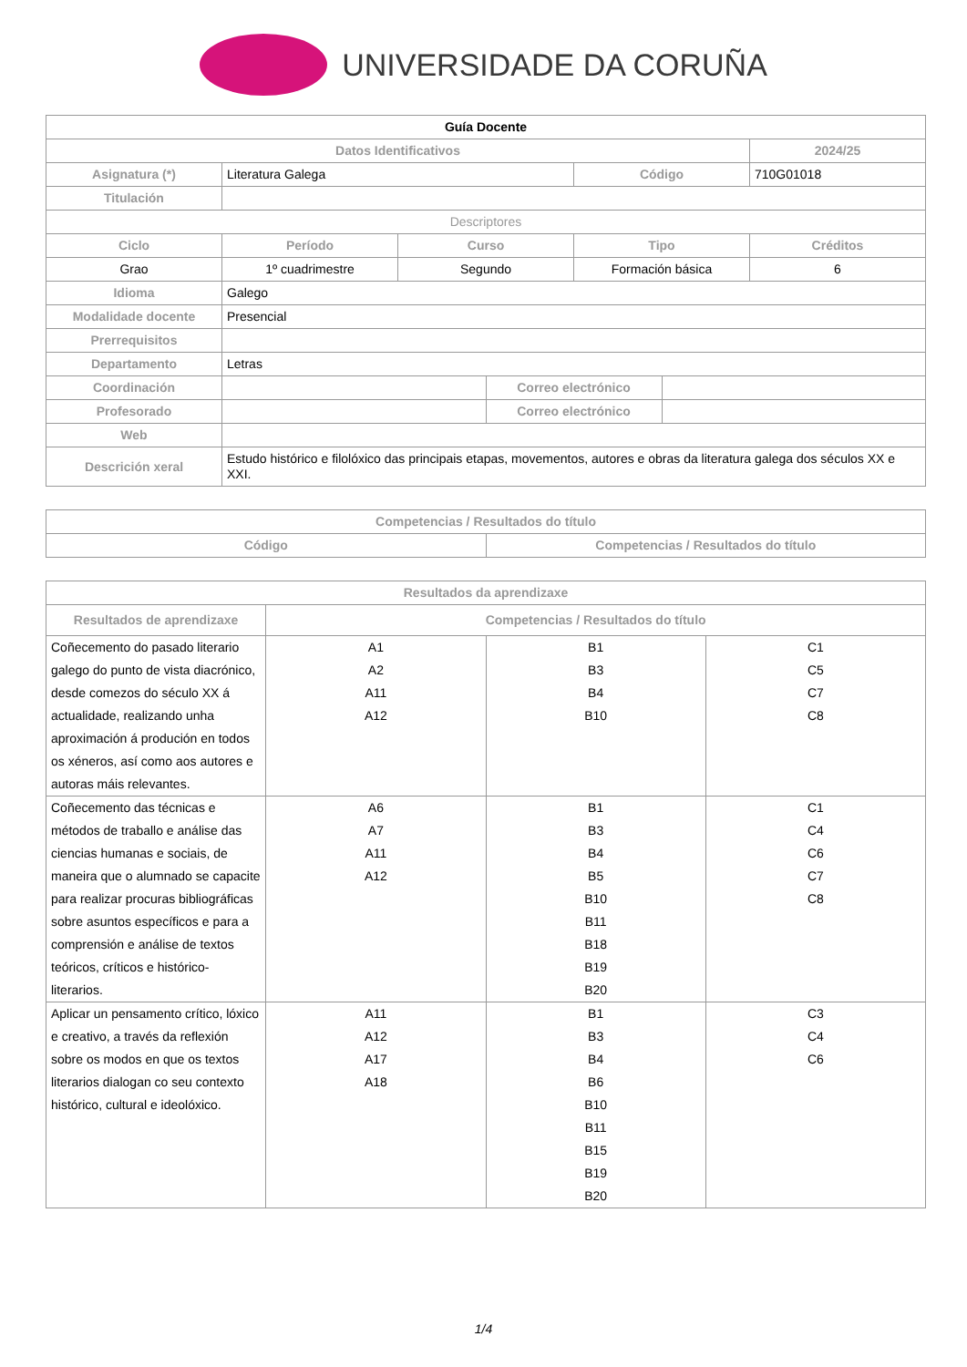UNIVERSIDADE DA CORUÑA
| Guía Docente | | | | | | |
| Datos Identificativos | | | | | | 2024/25 |
| Asignatura (*) | Literatura Galega | | | Código | | 710G01018 |
| Titulación | | | | | | |
| Descriptores | | | | | | |
| Ciclo | Período | Curso | | Tipo | | Créditos |
| Grao | 1º cuadrimestre | Segundo | | Formación básica | | 6 |
| Idioma | Galego | | | | | |
| Modalidade docente | Presencial | | | | | |
| Prerrequisitos | | | | | | |
| Departamento | Letras | | | | | |
| Coordinación | | | Correo electrónico | | | |
| Profesorado | | | Correo electrónico | | | |
| Web | | | | | | |
| Descrición xeral | Estudo histórico e filolóxico das principais etapas, movementos, autores e obras da literatura galega dos séculos XX e XXI. | | | | | |
| Competencias / Resultados do título | |
| --- | --- |
| Código | Competencias / Resultados do título |
| Resultados da aprendizaxe | | | |
| --- | --- | --- | --- |
| Resultados de aprendizaxe | Competencias / Resultados do título | | |
| Coñecemento do pasado literario galego do punto de vista diacrónico, desde comezos do século XX á actualidade, realizando unha aproximación á produción en todos os xéneros, así como aos autores e autoras máis relevantes. | A1 A2 A11 A12 | B1 B3 B4 B10 | C1 C5 C7 C8 |
| Coñecemento das técnicas e métodos de traballo e análise das ciencias humanas e sociais, de maneira que o alumnado se capacite para realizar procuras bibliográficas sobre asuntos específicos e para a comprensión e análise de textos teóricos, críticos e histórico-literarios. | A6 A7 A11 A12 | B1 B3 B4 B5 B10 B11 B18 B19 B20 | C1 C4 C6 C7 C8 |
| Aplicar un pensamento crítico, lóxico e creativo, a través da reflexión sobre os modos en que os textos literarios dialogan co seu contexto histórico, cultural e ideolóxico. | A11 A12 A17 A18 | B1 B3 B4 B6 B10 B11 B15 B19 B20 | C3 C4 C6 |
1/4